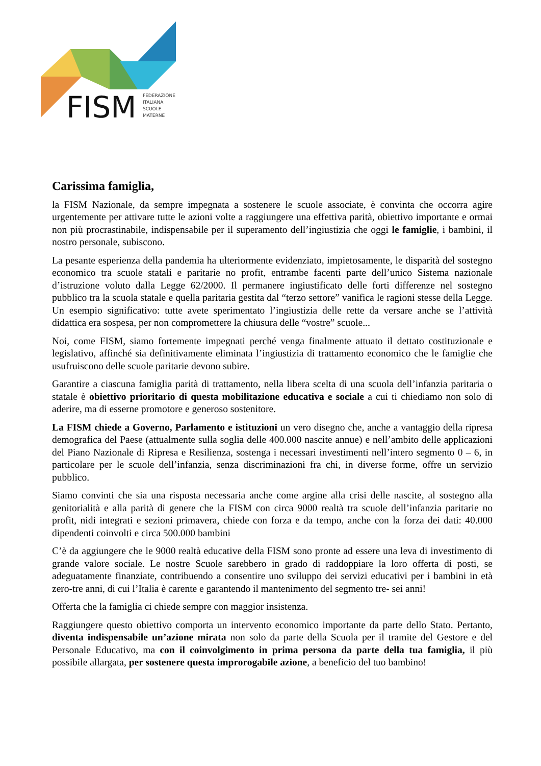FISM
FEDERAZIONE
ITALIANA
SCUOLE
MATERNE
Carissima famiglia,
la FISM Nazionale, da sempre impegnata a sostenere le scuole associate, è convinta che occorra agire urgentemente per attivare tutte le azioni volte a raggiungere una effettiva parità, obiettivo importante e ormai non più procrastinabile, indispensabile per il superamento dell’ingiustizia che oggi le famiglie, i bambini, il nostro personale, subiscono.
La pesante esperienza della pandemia ha ulteriormente evidenziato, impietosamente, le disparità del sostegno economico tra scuole statali e paritarie no profit, entrambe facenti parte dell’unico Sistema nazionale d’istruzione voluto dalla Legge 62/2000. Il permanere ingiustificato delle forti differenze nel sostegno pubblico tra la scuola statale e quella paritaria gestita dal “terzo settore” vanifica le ragioni stesse della Legge. Un esempio significativo: tutte avete sperimentato l’ingiustizia delle rette da versare anche se l’attività didattica era sospesa, per non compromettere la chiusura delle “vostre” scuole...
Noi, come FISM, siamo fortemente impegnati perché venga finalmente attuato il dettato costituzionale e legislativo, affinché sia definitivamente eliminata l’ingiustizia di trattamento economico che le famiglie che usufruiscono delle scuole paritarie devono subire.
Garantire a ciascuna famiglia parità di trattamento, nella libera scelta di una scuola dell’infanzia paritaria o statale è obiettivo prioritario di questa mobilitazione educativa e sociale a cui ti chiediamo non solo di aderire, ma di esserne promotore e generoso sostenitore.
La FISM chiede a Governo, Parlamento e istituzioni un vero disegno che, anche a vantaggio della ripresa demografica del Paese (attualmente sulla soglia delle 400.000 nascite annue) e nell’ambito delle applicazioni del Piano Nazionale di Ripresa e Resilienza, sostenga i necessari investimenti nell’intero segmento 0 – 6, in particolare per le scuole dell’infanzia, senza discriminazioni fra chi, in diverse forme, offre un servizio pubblico.
Siamo convinti che sia una risposta necessaria anche come argine alla crisi delle nascite, al sostegno alla genitorialità e alla parità di genere che la FISM con circa 9000 realtà tra scuole dell’infanzia paritarie no profit, nidi integrati e sezioni primavera, chiede con forza e da tempo, anche con la forza dei dati: 40.000 dipendenti coinvolti e circa 500.000 bambini
C’è da aggiungere che le 9000 realtà educative della FISM sono pronte ad essere una leva di investimento di grande valore sociale. Le nostre Scuole sarebbero in grado di raddoppiare la loro offerta di posti, se adeguatamente finanziate, contribuendo a consentire uno sviluppo dei servizi educativi per i bambini in età zero-tre anni, di cui l’Italia è carente e garantendo il mantenimento del segmento tre- sei anni!
Offerta che la famiglia ci chiede sempre con maggior insistenza.
Raggiungere questo obiettivo comporta un intervento economico importante da parte dello Stato. Pertanto, diventa indispensabile un’azione mirata non solo da parte della Scuola per il tramite del Gestore e del Personale Educativo, ma con il coinvolgimento in prima persona da parte della tua famiglia, il più possibile allargata, per sostenere questa improrogabile azione, a beneficio del tuo bambino!